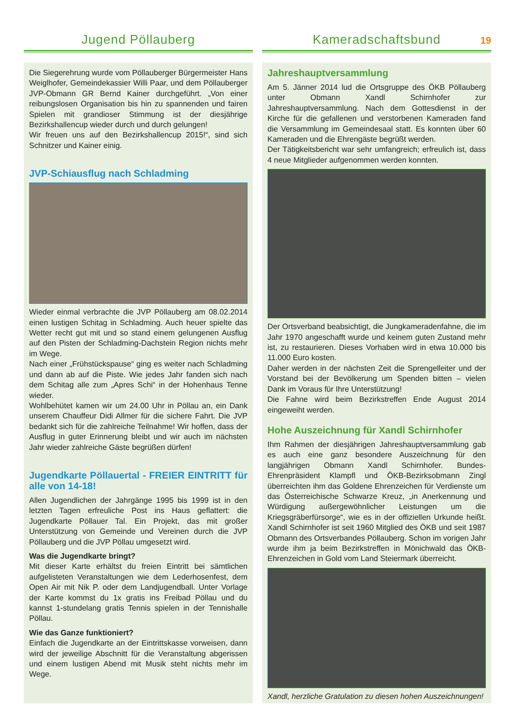Jugend Pöllauberg
Die Siegerehrung wurde vom Pöllauberger Bürgermeister Hans Weiglhofer, Gemeindekassier Willi Paar, und dem Pöllauberger JVP-Obmann GR Bernd Kainer durchgeführt. „Von einer reibungslosen Organisation bis hin zu spannenden und fairen Spielen mit grandioser Stimmung ist der diesjährige Bezirkshallencup wieder durch und durch gelungen!
Wir freuen uns auf den Bezirkshallencup 2015!“, sind sich Schnitzer und Kainer einig.
JVP-Schiausflug nach Schladming
Wieder einmal verbrachte die JVP Pöllauberg am 08.02.2014 einen lustigen Schitag in Schladming. Auch heuer spielte das Wetter recht gut mit und so stand einem gelungenen Ausflug auf den Pisten der Schladming-Dachstein Region nichts mehr im Wege.
Nach einer „Frühstückspause“ ging es weiter nach Schladming und dann ab auf die Piste. Wie jedes Jahr fanden sich nach dem Schitag alle zum „Apres Schi“ in der Hohenhaus Tenne wieder.
Wohlbehütet kamen wir um 24.00 Uhr in Pöllau an, ein Dank unserem Chauffeur Didi Allmer für die sichere Fahrt. Die JVP bedankt sich für die zahlreiche Teilnahme! Wir hoffen, dass der Ausflug in guter Erinnerung bleibt und wir auch im nächsten Jahr wieder zahlreiche Gäste begrüßen dürfen!
Jugendkarte Pöllauertal - FREIER EINTRITT für alle von 14-18!
Allen Jugendlichen der Jahrgänge 1995 bis 1999 ist in den letzten Tagen erfreuliche Post ins Haus geflattert: die Jugendkarte Pöllauer Tal. Ein Projekt, das mit großer Unterstützung von Gemeinde und Vereinen durch die JVP Pöllauberg und die JVP Pöllau umgesetzt wird.
Was die Jugendkarte bringt?
Mit dieser Karte erhältst du freien Eintritt bei sämtlichen aufgelisteten Veranstaltungen wie dem Lederhosenfest, dem Open Air mit Nik P. oder dem Landjugendball. Unter Vorlage der Karte kommst du 1x gratis ins Freibad Pöllau und du kannst 1-stundelang gratis Tennis spielen in der Tennishalle Pöllau.
Wie das Ganze funktioniert?
Einfach die Jugendkarte an der Eintrittskasse vorweisen, dann wird der jeweilige Abschnitt für die Veranstaltung abgerissen und einem lustigen Abend mit Musik steht nichts mehr im Wege.
Kameradschaftsbund
19
Jahreshauptversammlung
Am 5. Jänner 2014 lud die Ortsgruppe des ÖKB Pöllauberg unter Obmann Xandl Schirnhofer zur Jahreshauptversammlung. Nach dem Gottesdienst in der Kirche für die gefallenen und verstorbenen Kameraden fand die Versammlung im Gemeindesaal statt. Es konnten über 60 Kameraden und die Ehrengäste begrüßt werden.
Der Tätigkeitsbericht war sehr umfangreich; erfreulich ist, dass 4 neue Mitglieder aufgenommen werden konnten.
Der Ortsverband beabsichtigt, die Jungkameradenfahne, die im Jahr 1970 angeschafft wurde und keinem guten Zustand mehr ist, zu restaurieren. Dieses Vorhaben wird in etwa 10.000 bis 11.000 Euro kosten.
Daher werden in der nächsten Zeit die Sprengelleiter und der Vorstand bei der Bevölkerung um Spenden bitten – vielen Dank im Voraus für Ihre Unterstützung!
Die Fahne wird beim Bezirkstreffen Ende August 2014 eingeweiht werden.
Hohe Auszeichnung für Xandl Schirnhofer
Ihm Rahmen der diesjährigen Jahreshauptversammlung gab es auch eine ganz besondere Auszeichnung für den langjährigen Obmann Xandl Schirnhofer. Bundes-Ehrenpräsident Klampfl und ÖKB-Bezirksobmann Zingl überreichten ihm das Goldene Ehrenzeichen für Verdienste um das Österreichische Schwarze Kreuz, „in Anerkennung und Würdigung außergewöhnlicher Leistungen um die Kriegsgräberfürsorge“, wie es in der offiziellen Urkunde heißt. Xandl Schirnhofer ist seit 1960 Mitglied des ÖKB und seit 1987 Obmann des Ortsverbandes Pöllauberg. Schon im vorigen Jahr wurde ihm ja beim Bezirkstreffen in Mönichwald das ÖKB-Ehrenzeichen in Gold vom Land Steiermark überreicht.
Xandl, herzliche Gratulation zu diesen hohen Auszeichnungen!